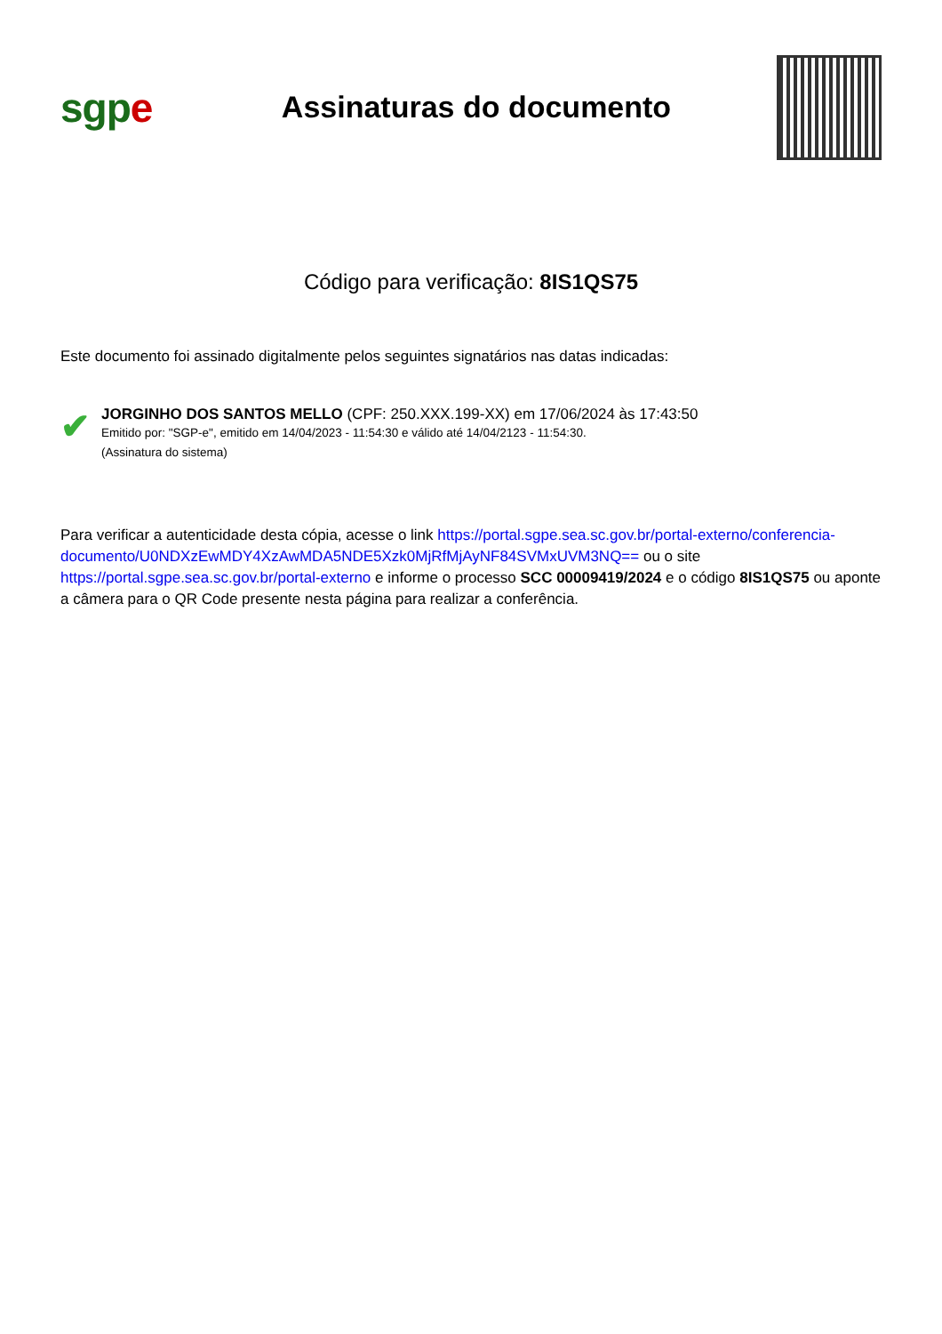sgpe
Assinaturas do documento
Código para verificação: 8IS1QS75
Este documento foi assinado digitalmente pelos seguintes signatários nas datas indicadas:
✔
JORGINHO DOS SANTOS MELLO (CPF: 250.XXX.199-XX) em 17/06/2024 às 17:43:50
Emitido por: "SGP-e", emitido em 14/04/2023 - 11:54:30 e válido até 14/04/2123 - 11:54:30.
(Assinatura do sistema)
Para verificar a autenticidade desta cópia, acesse o link https://portal.sgpe.sea.sc.gov.br/portal-externo/conferencia-documento/U0NDXzEwMDY4XzAwMDA5NDE5Xzk0MjRfMjAyNF84SVMxUVM3NQ== ou o site https://portal.sgpe.sea.sc.gov.br/portal-externo e informe o processo SCC 00009419/2024 e o código 8IS1QS75 ou aponte a câmera para o QR Code presente nesta página para realizar a conferência.